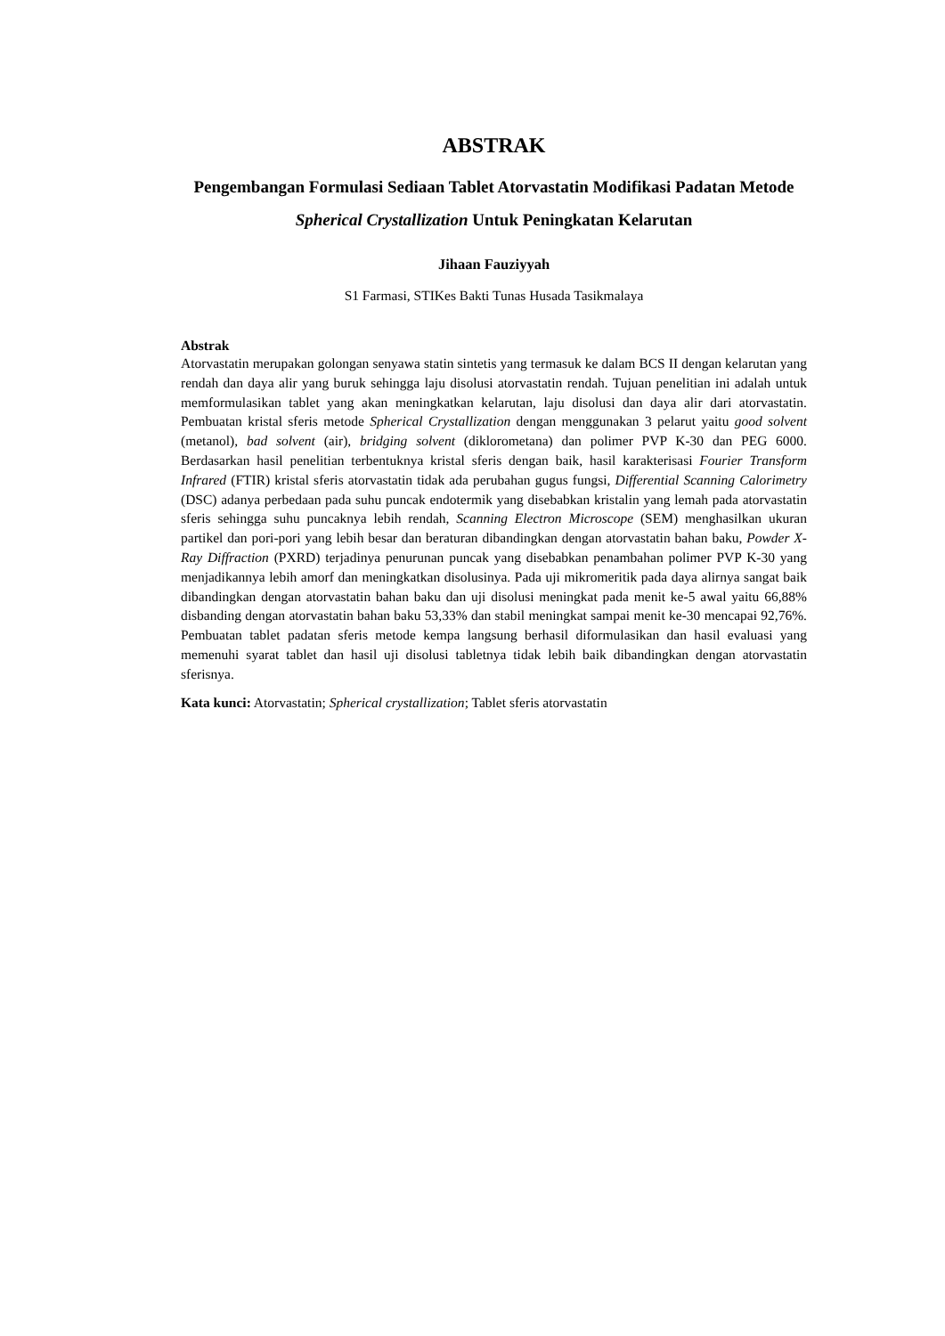ABSTRAK
Pengembangan Formulasi Sediaan Tablet Atorvastatin Modifikasi Padatan Metode Spherical Crystallization Untuk Peningkatan Kelarutan
Jihaan Fauziyyah
S1 Farmasi, STIKes Bakti Tunas Husada Tasikmalaya
Abstrak
Atorvastatin merupakan golongan senyawa statin sintetis yang termasuk ke dalam BCS II dengan kelarutan yang rendah dan daya alir yang buruk sehingga laju disolusi atorvastatin rendah. Tujuan penelitian ini adalah untuk memformulasikan tablet yang akan meningkatkan kelarutan, laju disolusi dan daya alir dari atorvastatin. Pembuatan kristal sferis metode Spherical Crystallization dengan menggunakan 3 pelarut yaitu good solvent (metanol), bad solvent (air), bridging solvent (diklorometana) dan polimer PVP K-30 dan PEG 6000. Berdasarkan hasil penelitian terbentuknya kristal sferis dengan baik, hasil karakterisasi Fourier Transform Infrared (FTIR) kristal sferis atorvastatin tidak ada perubahan gugus fungsi, Differential Scanning Calorimetry (DSC) adanya perbedaan pada suhu puncak endotermik yang disebabkan kristalin yang lemah pada atorvastatin sferis sehingga suhu puncaknya lebih rendah, Scanning Electron Microscope (SEM) menghasilkan ukuran partikel dan pori-pori yang lebih besar dan beraturan dibandingkan dengan atorvastatin bahan baku, Powder X-Ray Diffraction (PXRD) terjadinya penurunan puncak yang disebabkan penambahan polimer PVP K-30 yang menjadikannya lebih amorf dan meningkatkan disolusinya. Pada uji mikromeritik pada daya alirnya sangat baik dibandingkan dengan atorvastatin bahan baku dan uji disolusi meningkat pada menit ke-5 awal yaitu 66,88% disbanding dengan atorvastatin bahan baku 53,33% dan stabil meningkat sampai menit ke-30 mencapai 92,76%. Pembuatan tablet padatan sferis metode kempa langsung berhasil diformulasikan dan hasil evaluasi yang memenuhi syarat tablet dan hasil uji disolusi tabletnya tidak lebih baik dibandingkan dengan atorvastatin sferisnya.
Kata kunci: Atorvastatin; Spherical crystallization; Tablet sferis atorvastatin